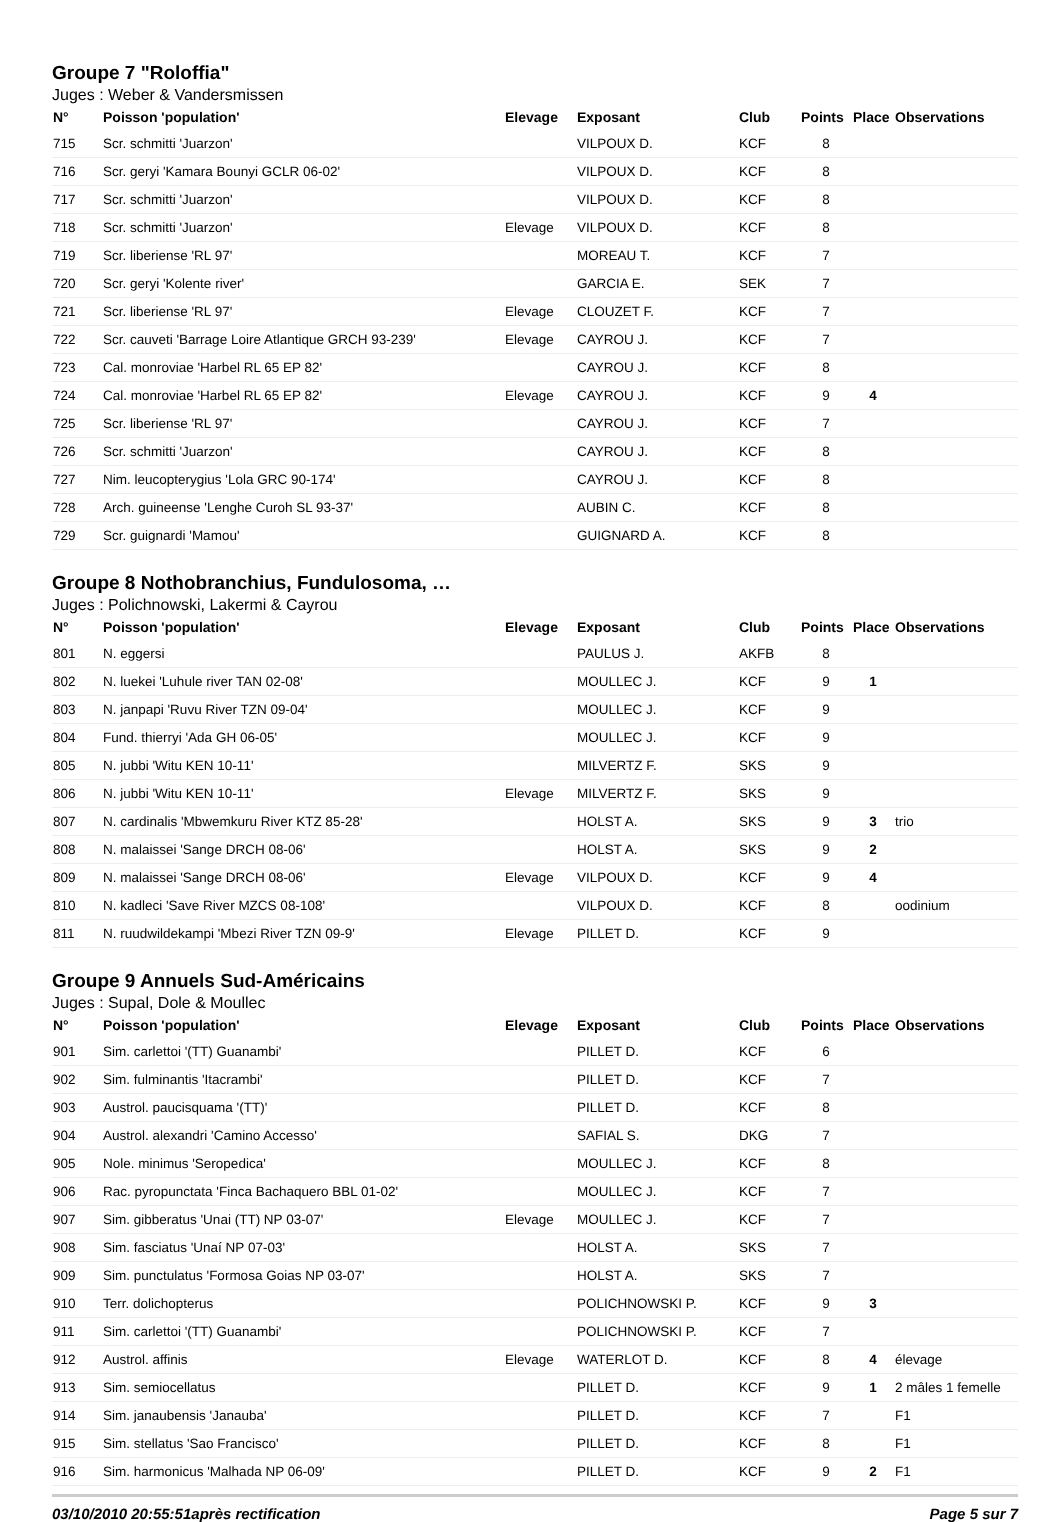Groupe 7 "Roloffia"
Juges : Weber & Vandersmissen
| N° | Poisson 'population' | Elevage | Exposant | Club | Points | Place | Observations |
| --- | --- | --- | --- | --- | --- | --- | --- |
| 715 | Scr. schmitti 'Juarzon' | | VILPOUX D. | KCF | 8 | | |
| 716 | Scr. geryi 'Kamara Bounyi GCLR 06-02' | | VILPOUX D. | KCF | 8 | | |
| 717 | Scr. schmitti 'Juarzon' | | VILPOUX D. | KCF | 8 | | |
| 718 | Scr. schmitti 'Juarzon' | Elevage | VILPOUX D. | KCF | 8 | | |
| 719 | Scr. liberiense 'RL 97' | | MOREAU T. | KCF | 7 | | |
| 720 | Scr. geryi 'Kolente river' | | GARCIA E. | SEK | 7 | | |
| 721 | Scr. liberiense 'RL 97' | Elevage | CLOUZET F. | KCF | 7 | | |
| 722 | Scr. cauveti 'Barrage Loire Atlantique GRCH 93-239' | Elevage | CAYROU J. | KCF | 7 | | |
| 723 | Cal. monroviae 'Harbel RL 65 EP 82' | | CAYROU J. | KCF | 8 | | |
| 724 | Cal. monroviae 'Harbel RL 65 EP 82' | Elevage | CAYROU J. | KCF | 9 | 4 | |
| 725 | Scr. liberiense 'RL 97' | | CAYROU J. | KCF | 7 | | |
| 726 | Scr. schmitti 'Juarzon' | | CAYROU J. | KCF | 8 | | |
| 727 | Nim. leucopterygius 'Lola GRC 90-174' | | CAYROU J. | KCF | 8 | | |
| 728 | Arch. guineense 'Lenghe Curoh SL 93-37' | | AUBIN C. | KCF | 8 | | |
| 729 | Scr. guignardi 'Mamou' | | GUIGNARD A. | KCF | 8 | | |
Groupe 8 Nothobranchius, Fundulosoma, …
Juges : Polichnowski, Lakermi & Cayrou
| N° | Poisson 'population' | Elevage | Exposant | Club | Points | Place | Observations |
| --- | --- | --- | --- | --- | --- | --- | --- |
| 801 | N. eggersi | | PAULUS J. | AKFB | 8 | | |
| 802 | N. luekei 'Luhule river TAN 02-08' | | MOULLEC J. | KCF | 9 | 1 | |
| 803 | N. janpapi 'Ruvu River TZN 09-04' | | MOULLEC J. | KCF | 9 | | |
| 804 | Fund. thierryi 'Ada GH 06-05' | | MOULLEC J. | KCF | 9 | | |
| 805 | N. jubbi 'Witu KEN 10-11' | | MILVERTZ F. | SKS | 9 | | |
| 806 | N. jubbi 'Witu KEN 10-11' | Elevage | MILVERTZ F. | SKS | 9 | | |
| 807 | N. cardinalis 'Mbwemkuru River KTZ 85-28' | | HOLST A. | SKS | 9 | 3 | trio |
| 808 | N. malaissei 'Sange DRCH 08-06' | | HOLST A. | SKS | 9 | 2 | |
| 809 | N. malaissei 'Sange DRCH 08-06' | Elevage | VILPOUX D. | KCF | 9 | 4 | |
| 810 | N. kadleci 'Save River MZCS 08-108' | | VILPOUX D. | KCF | 8 | | oodinium |
| 811 | N. ruudwildekampi 'Mbezi River TZN 09-9' | Elevage | PILLET D. | KCF | 9 | | |
Groupe 9 Annuels Sud-Américains
Juges : Supal, Dole & Moullec
| N° | Poisson 'population' | Elevage | Exposant | Club | Points | Place | Observations |
| --- | --- | --- | --- | --- | --- | --- | --- |
| 901 | Sim. carlettoi '(TT) Guanambi' | | PILLET D. | KCF | 6 | | |
| 902 | Sim. fulminantis 'Itacrambi' | | PILLET D. | KCF | 7 | | |
| 903 | Austrol. paucisquama '(TT)' | | PILLET D. | KCF | 8 | | |
| 904 | Austrol. alexandri 'Camino Accesso' | | SAFIAL S. | DKG | 7 | | |
| 905 | Nole. minimus 'Seropedica' | | MOULLEC J. | KCF | 8 | | |
| 906 | Rac. pyropunctata 'Finca Bachaquero BBL 01-02' | | MOULLEC J. | KCF | 7 | | |
| 907 | Sim. gibberatus 'Unai (TT) NP 03-07' | Elevage | MOULLEC J. | KCF | 7 | | |
| 908 | Sim. fasciatus 'Unaí NP 07-03' | | HOLST A. | SKS | 7 | | |
| 909 | Sim. punctulatus 'Formosa Goias NP 03-07' | | HOLST A. | SKS | 7 | | |
| 910 | Terr. dolichopterus | | POLICHNOWSKI P. | KCF | 9 | 3 | |
| 911 | Sim. carlettoi '(TT) Guanambi' | | POLICHNOWSKI P. | KCF | 7 | | |
| 912 | Austrol. affinis | Elevage | WATERLOT D. | KCF | 8 | 4 | élevage |
| 913 | Sim. semiocellatus | | PILLET D. | KCF | 9 | 1 | 2 mâles 1 femelle |
| 914 | Sim. janaubensis 'Janauba' | | PILLET D. | KCF | 7 | | F1 |
| 915 | Sim. stellatus 'Sao Francisco' | | PILLET D. | KCF | 8 | | F1 |
| 916 | Sim. harmonicus 'Malhada NP 06-09' | | PILLET D. | KCF | 9 | 2 | F1 |
03/10/2010 20:55:51après rectification Page 5 sur 7